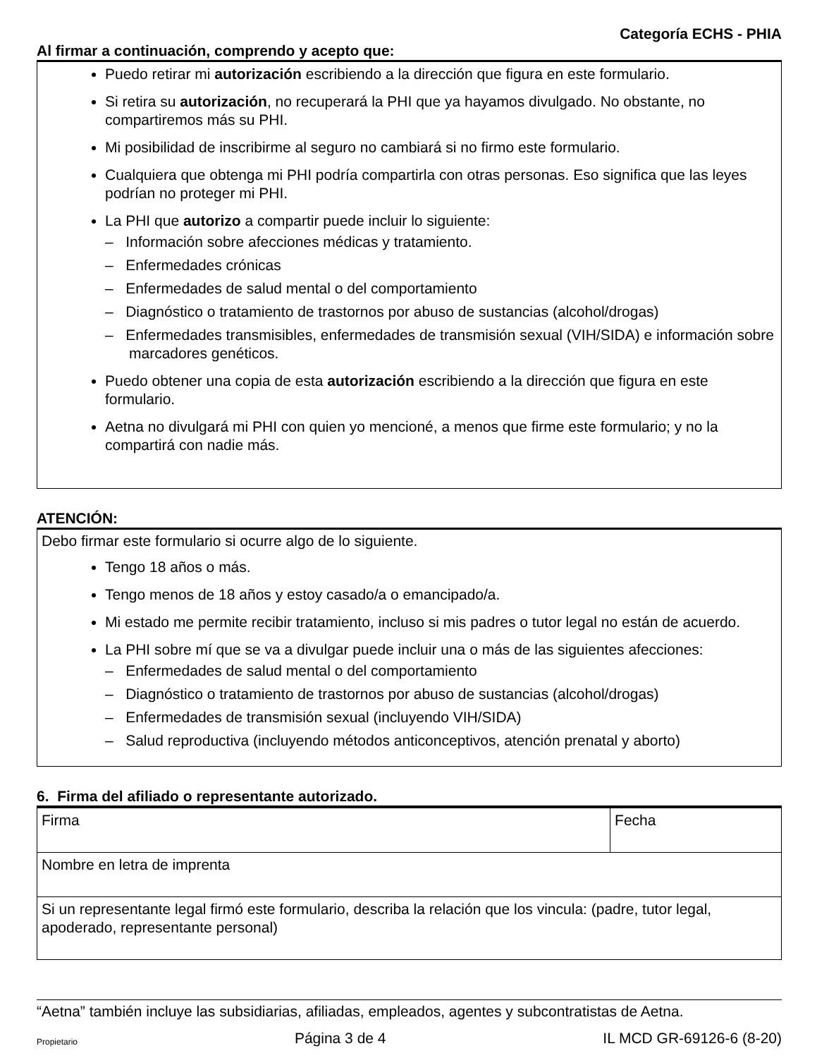Categoría ECHS - PHIA
Al firmar a continuación, comprendo y acepto que:
Puedo retirar mi autorización escribiendo a la dirección que figura en este formulario.
Si retira su autorización, no recuperará la PHI que ya hayamos divulgado. No obstante, no compartiremos más su PHI.
Mi posibilidad de inscribirme al seguro no cambiará si no firmo este formulario.
Cualquiera que obtenga mi PHI podría compartirla con otras personas. Eso significa que las leyes podrían no proteger mi PHI.
La PHI que autorizo a compartir puede incluir lo siguiente:
– Información sobre afecciones médicas y tratamiento.
– Enfermedades crónicas
– Enfermedades de salud mental o del comportamiento
– Diagnóstico o tratamiento de trastornos por abuso de sustancias (alcohol/drogas)
– Enfermedades transmisibles, enfermedades de transmisión sexual (VIH/SIDA) e información sobre marcadores genéticos.
Puedo obtener una copia de esta autorización escribiendo a la dirección que figura en este formulario.
Aetna no divulgará mi PHI con quien yo mencioné, a menos que firme este formulario; y no la compartirá con nadie más.
ATENCIÓN:
Debo firmar este formulario si ocurre algo de lo siguiente.
Tengo 18 años o más.
Tengo menos de 18 años y estoy casado/a o emancipado/a.
Mi estado me permite recibir tratamiento, incluso si mis padres o tutor legal no están de acuerdo.
La PHI sobre mí que se va a divulgar puede incluir una o más de las siguientes afecciones:
– Enfermedades de salud mental o del comportamiento
– Diagnóstico o tratamiento de trastornos por abuso de sustancias (alcohol/drogas)
– Enfermedades de transmisión sexual (incluyendo VIH/SIDA)
– Salud reproductiva (incluyendo métodos anticonceptivos, atención prenatal y aborto)
6. Firma del afiliado o representante autorizado.
| Firma | Fecha |
| Nombre en letra de imprenta | |
| Si un representante legal firmó este formulario, describa la relación que los vincula: (padre, tutor legal, apoderado, representante personal) | |
“Aetna” también incluye las subsidiarias, afiliadas, empleados, agentes y subcontratistas de Aetna.
Propietario Página 3 de 4 IL MCD GR-69126-6 (8-20)